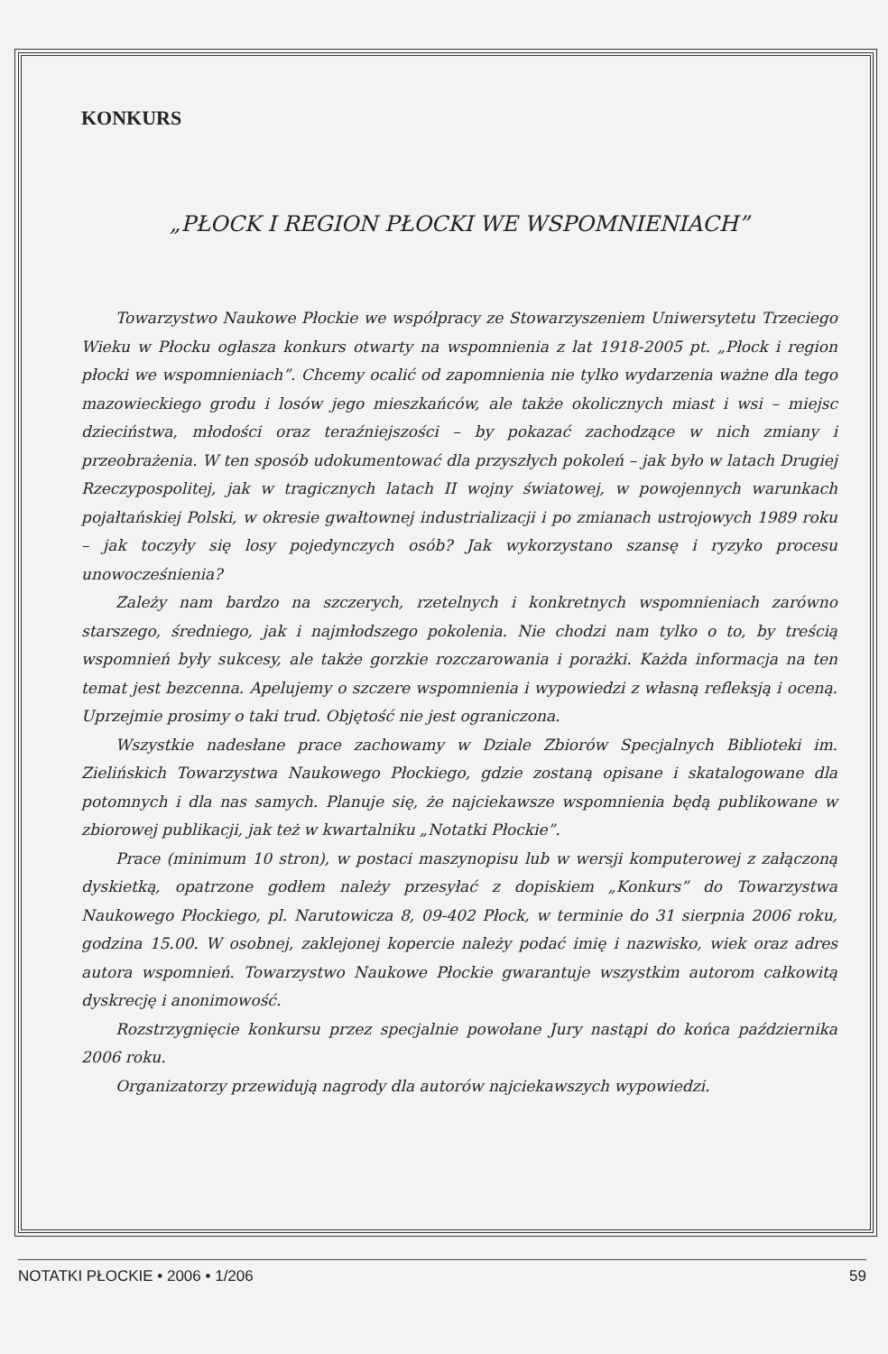KONKURS
„PŁOCK I REGION PŁOCKI WE WSPOMNIENIACH”
Towarzystwo Naukowe Płockie we współpracy ze Stowarzyszeniem Uniwersytetu Trzeciego Wieku w Płocku ogłasza konkurs otwarty na wspomnienia z lat 1918-2005 pt. „Płock i region płocki we wspomnieniach”. Chcemy ocalić od zapomnienia nie tylko wydarzenia ważne dla tego mazowieckiego grodu i losów jego mieszkańców, ale także okolicznych miast i wsi – miejsc dzieciństwa, młodości oraz teraźniejszości – by pokazać zachodzące w nich zmiany i przeobrażenia. W ten sposób udokumentować dla przyszłych pokoleń – jak było w latach Drugiej Rzeczypospolitej, jak w tragicznych latach II wojny światowej, w powojennych warunkach pojałtańskiej Polski, w okresie gwałtownej industrializacji i po zmianach ustrojowych 1989 roku – jak toczyły się losy pojedynczych osób? Jak wykorzystano szansę i ryzyko procesu unowocześnienia?
Zależy nam bardzo na szczerych, rzetelnych i konkretnych wspomnieniach zarówno starszego, średniego, jak i najmłodszego pokolenia. Nie chodzi nam tylko o to, by treścią wspomnień były sukcesy, ale także gorzkie rozczarowania i porażki. Każda informacja na ten temat jest bezcenna. Apelujemy o szczere wspomnienia i wypowiedzi z własną refleksją i oceną. Uprzejmie prosimy o taki trud. Objętość nie jest ograniczona.
Wszystkie nadesłane prace zachowamy w Dziale Zbiorów Specjalnych Biblioteki im. Zielińskich Towarzystwa Naukowego Płockiego, gdzie zostaną opisane i skatalogowane dla potomnych i dla nas samych. Planuje się, że najciekawsze wspomnienia będą publikowane w zbiorowej publikacji, jak też w kwartalniku „Notatki Płockie”.
Prace (minimum 10 stron), w postaci maszynopisu lub w wersji komputerowej z załączoną dyskietką, opatrzone godłem należy przesyłać z dopiskiem „Konkurs” do Towarzystwa Naukowego Płockiego, pl. Narutowicza 8, 09-402 Płock, w terminie do 31 sierpnia 2006 roku, godzina 15.00. W osobnej, zaklejonej kopercie należy podać imię i nazwisko, wiek oraz adres autora wspomnień. Towarzystwo Naukowe Płockie gwarantuje wszystkim autorom całkowitą dyskrecję i anonimowość.
Rozstrzygnięcie konkursu przez specjalnie powołane Jury nastąpi do końca października 2006 roku.
Organizatorzy przewidują nagrody dla autorów najciekawszych wypowiedzi.
NOTATKI PŁOCKIE • 2006 • 1/206 59